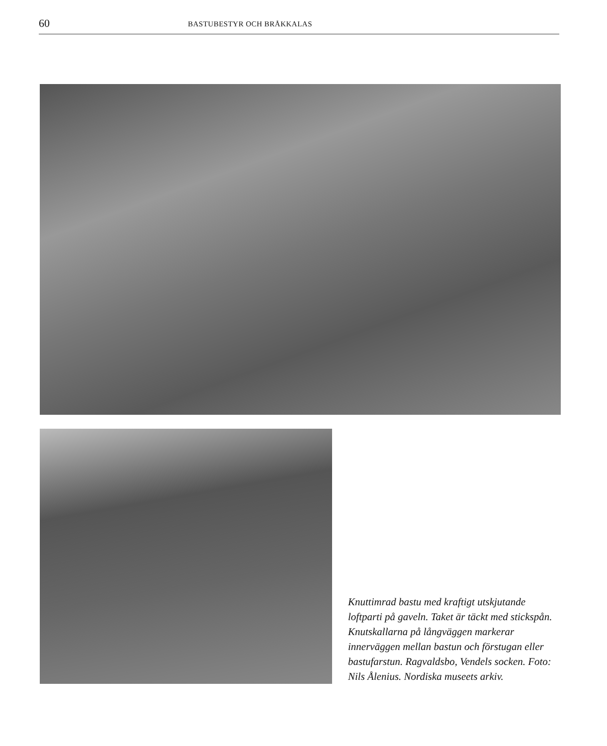60
BASTUBESTYR OCH BRÅKKALAS
Knuttimrad bastu med kraftigt utskjutande loftparti på gaveln. Taket är täckt med stickspån. Knutskallarna på långväggen markerar innerväggen mellan bastun och förstugan eller bastufarstun. Ragvaldsbo, Vendels socken. Foto: Nils Ålenius. Nordiska museets arkiv.